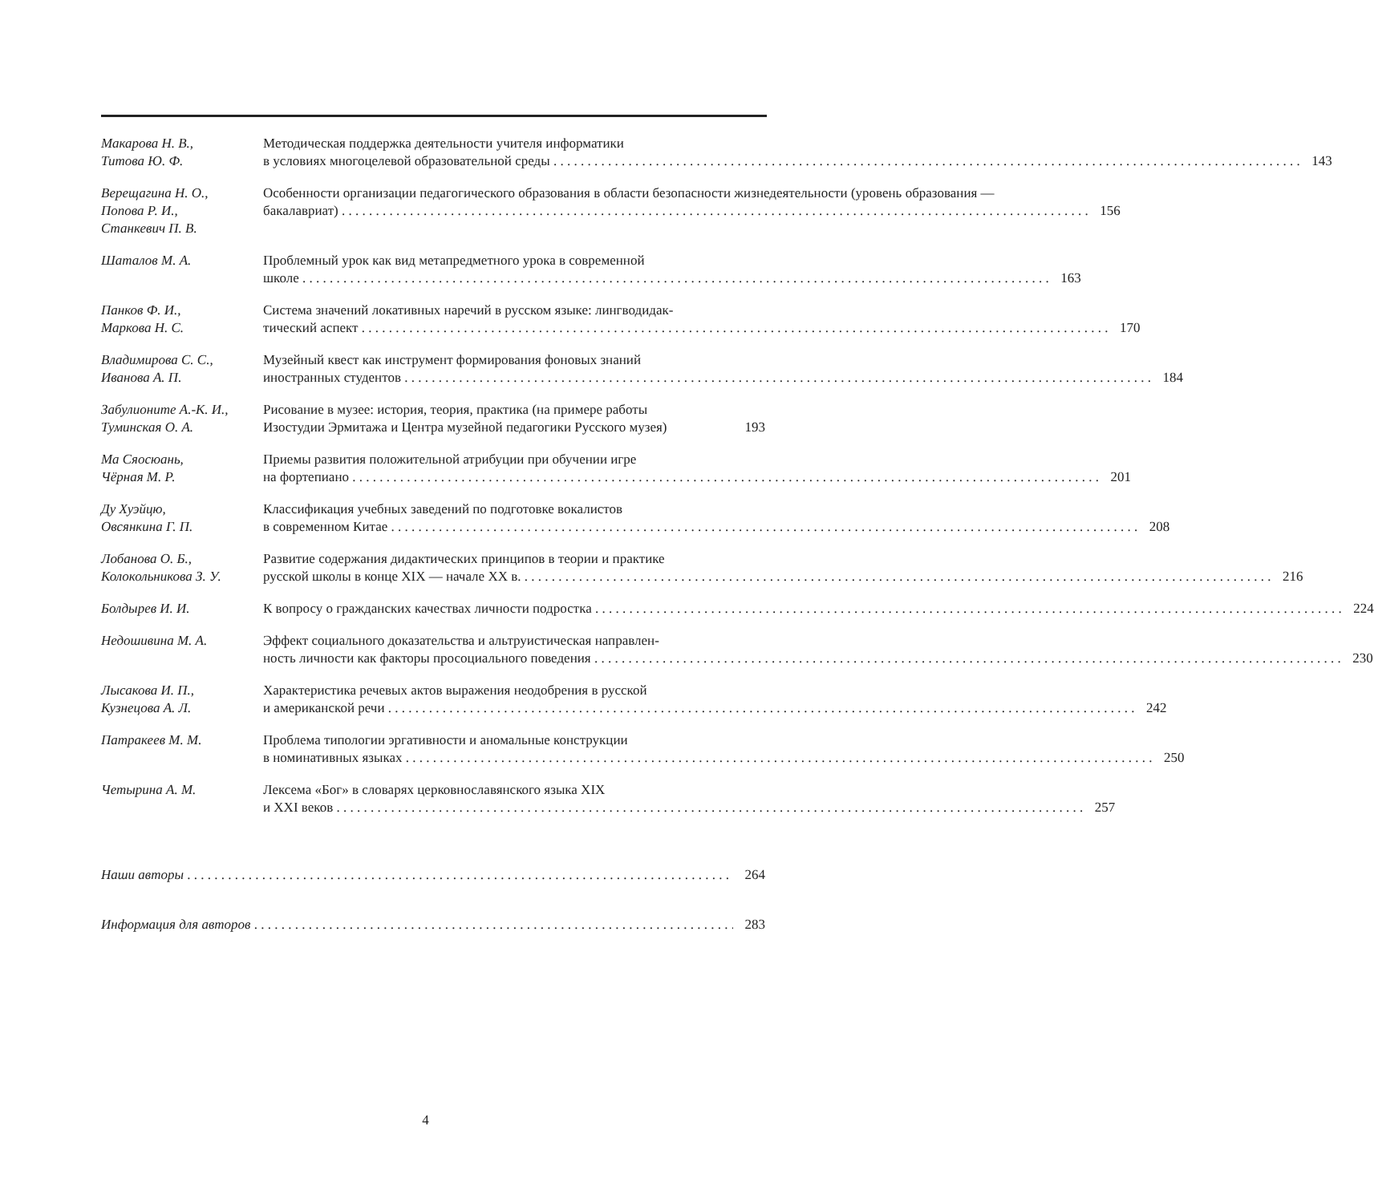Макарова Н. В.,
Титова Ю. Ф.
Методическая поддержка деятельности учителя информатики
в условиях многоцелевой образовательной среды 143
Верещагина Н. О.,
Попова Р. И.,
Станкевич П. В.
Особенности организации педагогического образования в области безопасности жизнедеятельности (уровень образования —
бакалавриат) 156
Шаталов М. А. Проблемный урок как вид метапредметного урока в современной
школе 163
Панков Ф. И.,
Маркова Н. С.
Система значений локативных наречий в русском языке: лингводидак-
тический аспект 170
Владимирова С. С.,
Иванова А. П.
Музейный квест как инструмент формирования фоновых знаний
иностранных студентов 184
Забулионите А.-К. И.,
Туминская О. А.
Рисование в музее: история, теория, практика (на примере работы
Изостудии Эрмитажа и Центра музейной педагогики Русского музея) 193
Ма Сяосюань,
Чёрная М. Р.
Приемы развития положительной атрибуции при обучении игре
на фортепиано 201
Ду Хуэйцю,
Овсянкина Г. П.
Классификация учебных заведений по подготовке вокалистов
в современном Китае 208
Лобанова О. Б.,
Колокольникова З. У.
Развитие содержания дидактических принципов в теории и практике
русской школы в конце XIX — начале XX в. 216
Болдырев И. И. К вопросу о гражданских качествах личности подростка 224
Недошивина М. А. Эффект социального доказательства и альтруистическая направлен-
ность личности как факторы просоциального поведения 230
Лысакова И. П.,
Кузнецова А. Л.
Характеристика речевых актов выражения неодобрения в русской
и американской речи 242
Патракеев М. М. Проблема типологии эргативности и аномальные конструкции
в номинативных языках 250
Четырина А. М. Лексема «Бог» в словарях церковнославянского языка XIX
и XXI веков 257
Наши авторы 264
Информация для авторов 283
4